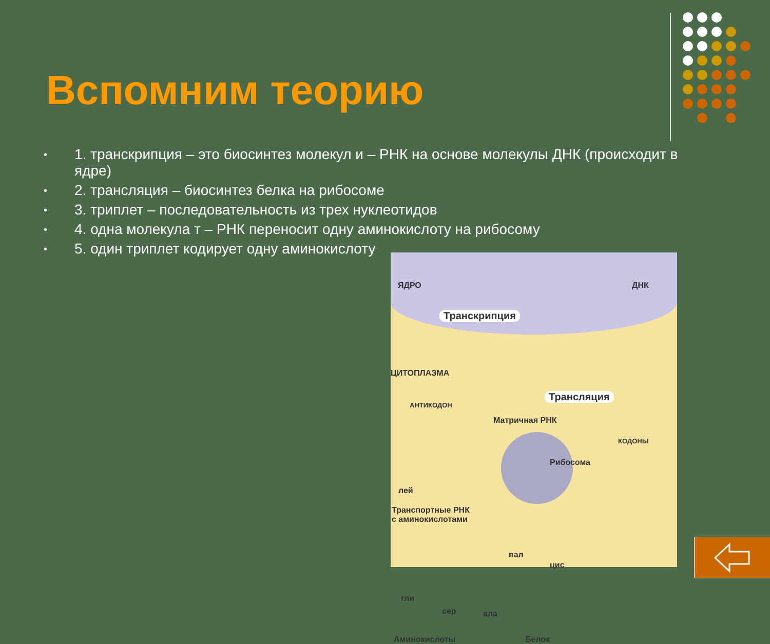Вспомним теорию
• 1. транскрипция – это биосинтез молекул и – РНК на основе молекулы ДНК (происходит в ядре)
• 2. трансляция – биосинтез белка на рибосоме
• 3. триплет – последовательность из трех нуклеотидов
• 4. одна молекула т – РНК переносит одну аминокислоту на рибосому
• 5. один триплет кодирует одну аминокислоту
ЯДРО ДНК
Транскрипция
ЦИТОПЛАЗМА
Трансляция
АНТИКОДОН
Матричная РНК
КОДОНЫ
Рибосома
лей
Транспортные РНК
с аминокислотами
вал
цис
гли
сер ала
Аминокислоты Белок